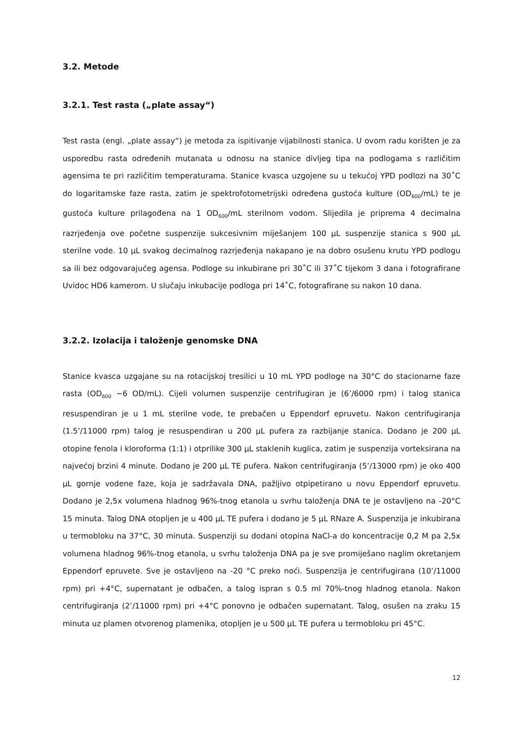3.2. Metode
3.2.1. Test rasta („plate assay“)
Test rasta (engl. „plate assay“) je metoda za ispitivanje vijabilnosti stanica. U ovom radu korišten je za usporedbu rasta određenih mutanata u odnosu na stanice divljeg tipa na podlogama s različitim agensima te pri različitim temperaturama. Stanice kvasca uzgojene su u tekućoj YPD podlozi na 30˚C do logaritamske faze rasta, zatim je spektrofotometrijski određena gustoća kulture (OD<sub>600</sub>/mL) te je gustoća kulture prilagođena na 1 OD<sub>600</sub>/mL sterilnom vodom. Slijedila je priprema 4 decimalna razrjeđenja ove početne suspenzije sukcesivnim miješanjem 100 µL suspenzije stanica s 900 µL sterilne vode. 10 µL svakog decimalnog razrjeđenja nakapano je na dobro osušenu krutu YPD podlogu sa ili bez odgovarajućeg agensa. Podloge su inkubirane pri 30˚C ili 37˚C tijekom 3 dana i fotografirane Uvidoc HD6 kamerom. U slučaju inkubacije podloga pri 14˚C, fotografirane su nakon 10 dana.
3.2.2. Izolacija i taloženje genomske DNA
Stanice kvasca uzgajane su na rotacijskoj tresilici u 10 mL YPD podloge na 30°C do stacionarne faze rasta (OD<sub>600</sub> ~6 OD/mL). Cijeli volumen suspenzije centrifugiran je (6’/6000 rpm) i talog stanica resuspendiran je u 1 mL sterilne vode, te prebačen u Eppendorf epruvetu. Nakon centrifugiranja (1.5’/11000 rpm) talog je resuspendiran u 200 µL pufera za razbijanje stanica. Dodano je 200 µL otopine fenola i kloroforma (1:1) i otprilike 300 µL staklenih kuglica, zatim je suspenzija vorteksirana na najvećoj brzini 4 minute. Dodano je 200 µL TE pufera. Nakon centrifugiranja (5’/13000 rpm) je oko 400 µL gornje vodene faze, koja je sadržavala DNA, pažljivo otpipetirano u novu Eppendorf epruvetu. Dodano je 2,5x volumena hladnog 96%-tnog etanola u svrhu taloženja DNA te je ostavljeno na -20°C 15 minuta. Talog DNA otopljen je u 400 µL TE pufera i dodano je 5 µL RNaze A. Suspenzija je inkubirana u termobloku na 37°C, 30 minuta. Suspenziji su dodani otopina NaCl-a do koncentracije 0,2 M pa 2,5x volumena hladnog 96%-tnog etanola, u svrhu taloženja DNA pa je sve promiješano naglim okretanjem Eppendorf epruvete. Sve je ostavljeno na -20 °C preko noći. Suspenzija je centrifugirana (10’/11000 rpm) pri +4°C, supernatant je odbačen, a talog ispran s 0.5 ml 70%-tnog hladnog etanola. Nakon centrifugiranja (2’/11000 rpm) pri +4°C ponovno je odbačen supernatant. Talog, osušen na zraku 15 minuta uz plamen otvorenog plamenika, otopljen je u 500 µL TE pufera u termobloku pri 45°C.
12